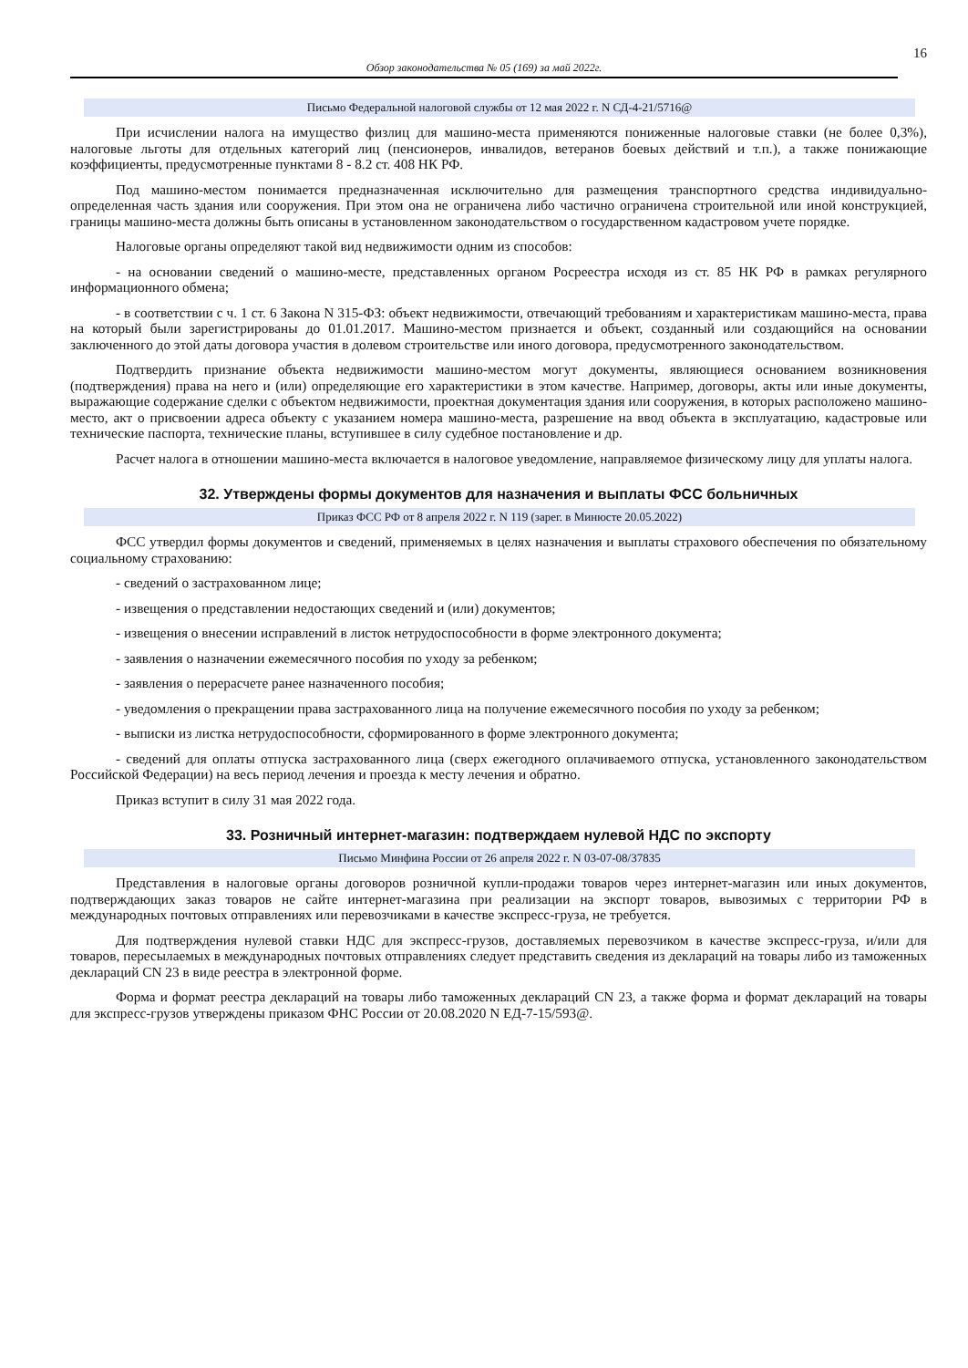16
Обзор законодательства № 05 (169) за май 2022г.
Письмо Федеральной налоговой службы от 12 мая 2022 г. N СД-4-21/5716@
При исчислении налога на имущество физлиц для машино-места применяются пониженные налоговые ставки (не более 0,3%), налоговые льготы для отдельных категорий лиц (пенсионеров, инвалидов, ветеранов боевых действий и т.п.), а также понижающие коэффициенты, предусмотренные пунктами 8 - 8.2 ст. 408 НК РФ.
Под машино-местом понимается предназначенная исключительно для размещения транспортного средства индивидуально-определенная часть здания или сооружения. При этом она не ограничена либо частично ограничена строительной или иной конструкцией, границы машино-места должны быть описаны в установленном законодательством о государственном кадастровом учете порядке.
Налоговые органы определяют такой вид недвижимости одним из способов:
- на основании сведений о машино-месте, представленных органом Росреестра исходя из ст. 85 НК РФ в рамках регулярного информационного обмена;
- в соответствии с ч. 1 ст. 6 Закона N 315-ФЗ: объект недвижимости, отвечающий требованиям и характеристикам машино-места, права на который были зарегистрированы до 01.01.2017. Машино-местом признается и объект, созданный или создающийся на основании заключенного до этой даты договора участия в долевом строительстве или иного договора, предусмотренного законодательством.
Подтвердить признание объекта недвижимости машино-местом могут документы, являющиеся основанием возникновения (подтверждения) права на него и (или) определяющие его характеристики в этом качестве. Например, договоры, акты или иные документы, выражающие содержание сделки с объектом недвижимости, проектная документация здания или сооружения, в которых расположено машино-место, акт о присвоении адреса объекту с указанием номера машино-места, разрешение на ввод объекта в эксплуатацию, кадастровые или технические паспорта, технические планы, вступившее в силу судебное постановление и др.
Расчет налога в отношении машино-места включается в налоговое уведомление, направляемое физическому лицу для уплаты налога.
32. Утверждены формы документов для назначения и выплаты ФСС больничных
Приказ ФСС РФ от 8 апреля 2022 г. N 119 (зарег. в Минюсте 20.05.2022)
ФСС утвердил формы документов и сведений, применяемых в целях назначения и выплаты страхового обеспечения по обязательному социальному страхованию:
- сведений о застрахованном лице;
- извещения о представлении недостающих сведений и (или) документов;
- извещения о внесении исправлений в листок нетрудоспособности в форме электронного документа;
- заявления о назначении ежемесячного пособия по уходу за ребенком;
- заявления о перерасчете ранее назначенного пособия;
- уведомления о прекращении права застрахованного лица на получение ежемесячного пособия по уходу за ребенком;
- выписки из листка нетрудоспособности, сформированного в форме электронного документа;
- сведений для оплаты отпуска застрахованного лица (сверх ежегодного оплачиваемого отпуска, установленного законодательством Российской Федерации) на весь период лечения и проезда к месту лечения и обратно.
Приказ вступит в силу 31 мая 2022 года.
33. Розничный интернет-магазин: подтверждаем нулевой НДС по экспорту
Письмо Минфина России от 26 апреля 2022 г. N 03-07-08/37835
Представления в налоговые органы договоров розничной купли-продажи товаров через интернет-магазин или иных документов, подтверждающих заказ товаров не сайте интернет-магазина при реализации на экспорт товаров, вывозимых с территории РФ в международных почтовых отправлениях или перевозчиками в качестве экспресс-груза, не требуется.
Для подтверждения нулевой ставки НДС для экспресс-грузов, доставляемых перевозчиком в качестве экспресс-груза, и/или для товаров, пересылаемых в международных почтовых отправлениях следует представить сведения из деклараций на товары либо из таможенных деклараций CN 23 в виде реестра в электронной форме.
Форма и формат реестра деклараций на товары либо таможенных деклараций CN 23, а также форма и формат деклараций на товары для экспресс-грузов утверждены приказом ФНС России от 20.08.2020 N ЕД-7-15/593@.